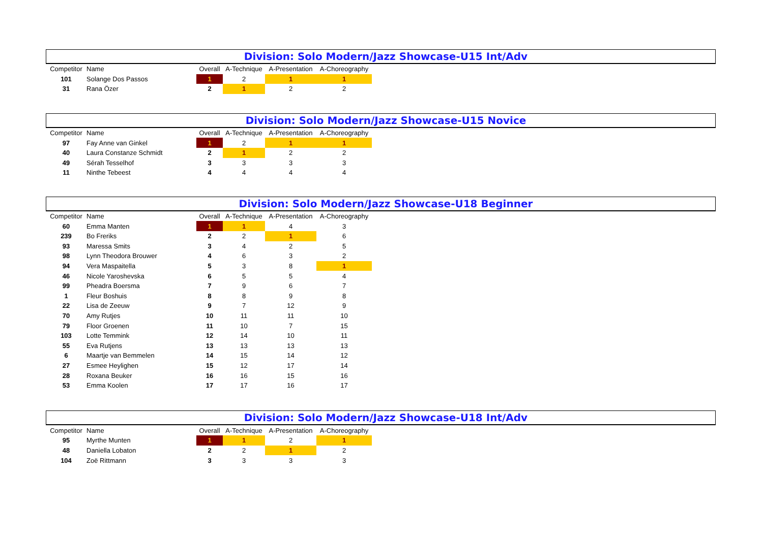Division: Solo Modern/Jazz Showcase-U15 Int/Adv
| Competitor | Name | Overall | A-Technique | A-Presentation | A-Choreography |
| --- | --- | --- | --- | --- | --- |
| 101 | Solange Dos Passos | 1 | 2 | 1 | 1 |
| 31 | Rana Özer | 2 | 1 | 2 | 2 |
Division: Solo Modern/Jazz Showcase-U15 Novice
| Competitor | Name | Overall | A-Technique | A-Presentation | A-Choreography |
| --- | --- | --- | --- | --- | --- |
| 97 | Fay Anne van Ginkel | 1 | 2 | 1 | 1 |
| 40 | Laura Constanze Schmidt | 2 | 1 | 2 | 2 |
| 49 | Sérah Tesselhof | 3 | 3 | 3 | 3 |
| 11 | Ninthe Tebeest | 4 | 4 | 4 | 4 |
Division: Solo Modern/Jazz Showcase-U18 Beginner
| Competitor | Name | Overall | A-Technique | A-Presentation | A-Choreography |
| --- | --- | --- | --- | --- | --- |
| 60 | Emma Manten | 1 | 1 | 4 | 3 |
| 239 | Bo Freriks | 2 | 2 | 1 | 6 |
| 93 | Maressa Smits | 3 | 4 | 2 | 5 |
| 98 | Lynn Theodora Brouwer | 4 | 6 | 3 | 2 |
| 94 | Vera Maspaitella | 5 | 3 | 8 | 1 |
| 46 | Nicole Yaroshevska | 6 | 5 | 5 | 4 |
| 99 | Pheadra Boersma | 7 | 9 | 6 | 7 |
| 1 | Fleur Boshuis | 8 | 8 | 9 | 8 |
| 22 | Lisa de Zeeuw | 9 | 7 | 12 | 9 |
| 70 | Amy Rutjes | 10 | 11 | 11 | 10 |
| 79 | Floor Groenen | 11 | 10 | 7 | 15 |
| 103 | Lotte Temmink | 12 | 14 | 10 | 11 |
| 55 | Eva Rutjens | 13 | 13 | 13 | 13 |
| 6 | Maartje van Bemmelen | 14 | 15 | 14 | 12 |
| 27 | Esmee Heylighen | 15 | 12 | 17 | 14 |
| 28 | Roxana Beuker | 16 | 16 | 15 | 16 |
| 53 | Emma Koolen | 17 | 17 | 16 | 17 |
Division: Solo Modern/Jazz Showcase-U18 Int/Adv
| Competitor | Name | Overall | A-Technique | A-Presentation | A-Choreography |
| --- | --- | --- | --- | --- | --- |
| 95 | Myrthe Munten | 1 | 1 | 2 | 1 |
| 48 | Daniella Lobaton | 2 | 2 | 1 | 2 |
| 104 | Zoë Rittmann | 3 | 3 | 3 | 3 |